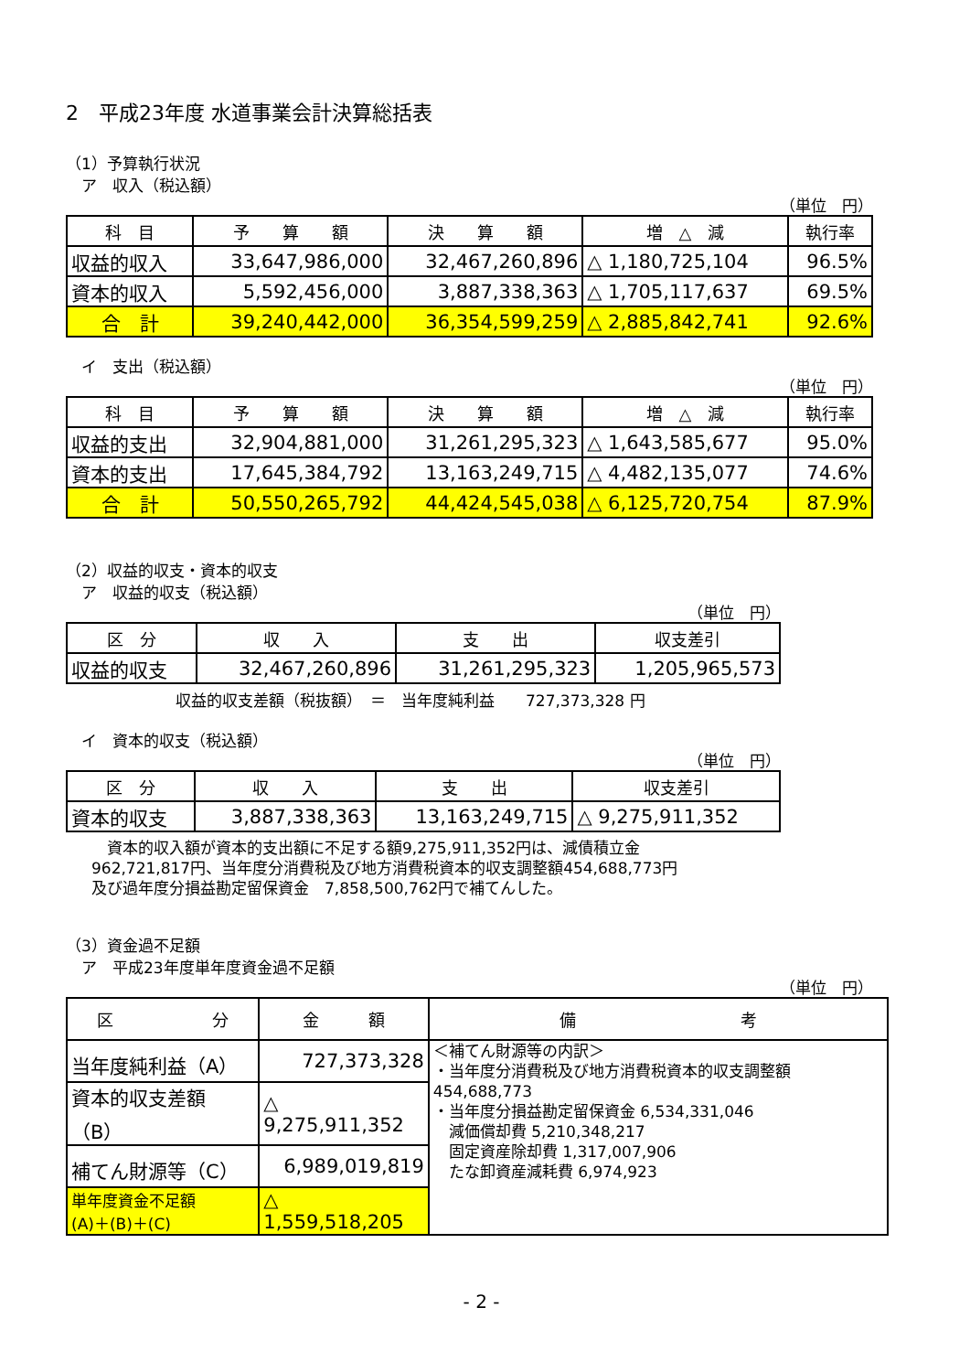2　平成23年度 水道事業会計決算総括表
（1）予算執行状況
　ア　収入（税込額）
（単位　円）
| 科 目 | 予 算 額 | 決 算 額 | 増 △ 減 | 執行率 |
| --- | --- | --- | --- | --- |
| 収益的収入 | 33,647,986,000 | 32,467,260,896 | △ 1,180,725,104 | 96.5% |
| 資本的収入 | 5,592,456,000 | 3,887,338,363 | △ 1,705,117,637 | 69.5% |
| 合 計 | 39,240,442,000 | 36,354,599,259 | △ 2,885,842,741 | 92.6% |
　イ　支出（税込額）
（単位　円）
| 科 目 | 予 算 額 | 決 算 額 | 増 △ 減 | 執行率 |
| --- | --- | --- | --- | --- |
| 収益的支出 | 32,904,881,000 | 31,261,295,323 | △ 1,643,585,677 | 95.0% |
| 資本的支出 | 17,645,384,792 | 13,163,249,715 | △ 4,482,135,077 | 74.6% |
| 合 計 | 50,550,265,792 | 44,424,545,038 | △ 6,125,720,754 | 87.9% |
（2）収益的収支・資本的収支
　ア　収益的収支（税込額）
（単位　円）
| 区 分 | 収 入 | 支 出 | 収支差引 |
| --- | --- | --- | --- |
| 収益的収支 | 32,467,260,896 | 31,261,295,323 | 1,205,965,573 |
収益的収支差額（税抜額）　＝　当年度純利益　　727,373,328 円
　イ　資本的収支（税込額）
（単位　円）
| 区 分 | 収 入 | 支 出 | 収支差引 |
| --- | --- | --- | --- |
| 資本的収支 | 3,887,338,363 | 13,163,249,715 | △ 9,275,911,352 |
　資本的収入額が資本的支出額に不足する額9,275,911,352円は、減債積立金
962,721,817円、当年度分消費税及び地方消費税資本的収支調整額454,688,773円
及び過年度分損益勘定留保資金　7,858,500,762円で補てんした。
（3）資金過不足額
　ア　平成23年度単年度資金過不足額
（単位　円）
| 区 分 | 金 額 | 備 考 |
| --- | --- | --- |
| 当年度純利益（A） | 727,373,328 | ＜補てん財源等の内訳＞ ・当年度分消費税及び地方消費税資本的収支調整額 454,688,773 ・当年度分損益勘定留保資金 6,534,331,046 減価償却費 5,210,348,217 固定資産除却費 1,317,007,906 たな卸資産減耗費 6,974,923 |
| 資本的収支差額（B） | △ 9,275,911,352 | |
| 補てん財源等（C） | 6,989,019,819 | |
| 単年度資金不足額 (A)＋(B)＋(C) | △ 1,559,518,205 | |
- 2 -